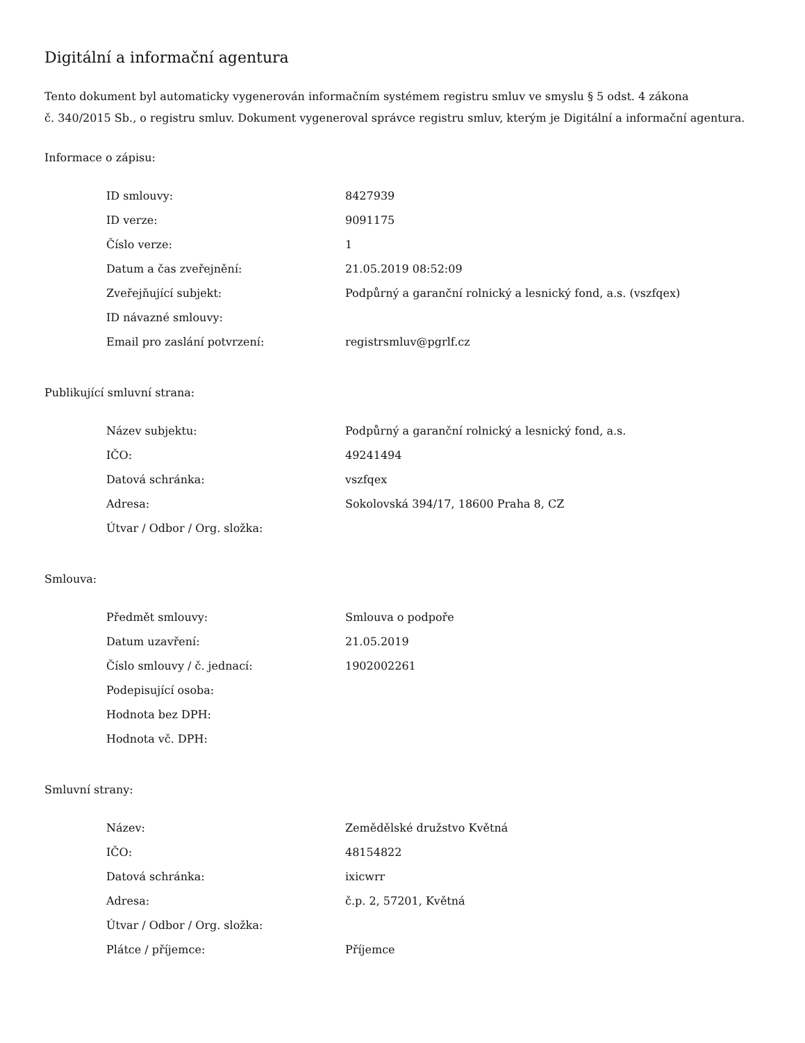Digitální a informační agentura
Tento dokument byl automaticky vygenerován informačním systémem registru smluv ve smyslu § 5 odst. 4 zákona
č. 340/2015 Sb., o registru smluv. Dokument vygeneroval správce registru smluv, kterým je Digitální a informační agentura.
Informace o zápisu:
| ID smlouvy: | 8427939 |
| ID verze: | 9091175 |
| Číslo verze: | 1 |
| Datum a čas zveřejnění: | 21.05.2019 08:52:09 |
| Zveřejňující subjekt: | Podpůrný a garanční rolnický a lesnický fond, a.s. (vszfqex) |
| ID návazné smlouvy: | |
| Email pro zaslání potvrzení: | registrsmluv@pgrlf.cz |
Publikující smluvní strana:
| Název subjektu: | Podpůrný a garanční rolnický a lesnický fond, a.s. |
| IČO: | 49241494 |
| Datová schránka: | vszfqex |
| Adresa: | Sokolovská 394/17, 18600 Praha 8, CZ |
| Útvar / Odbor / Org. složka: | |
Smlouva:
| Předmět smlouvy: | Smlouva o podpoře |
| Datum uzavření: | 21.05.2019 |
| Číslo smlouvy / č. jednací: | 1902002261 |
| Podepisující osoba: | |
| Hodnota bez DPH: | |
| Hodnota vč. DPH: | |
Smluvní strany:
| Název: | Zemědělské družstvo Květná |
| IČO: | 48154822 |
| Datová schránka: | ixicwrr |
| Adresa: | č.p. 2, 57201, Květná |
| Útvar / Odbor / Org. složka: | |
| Plátce / příjemce: | Příjemce |